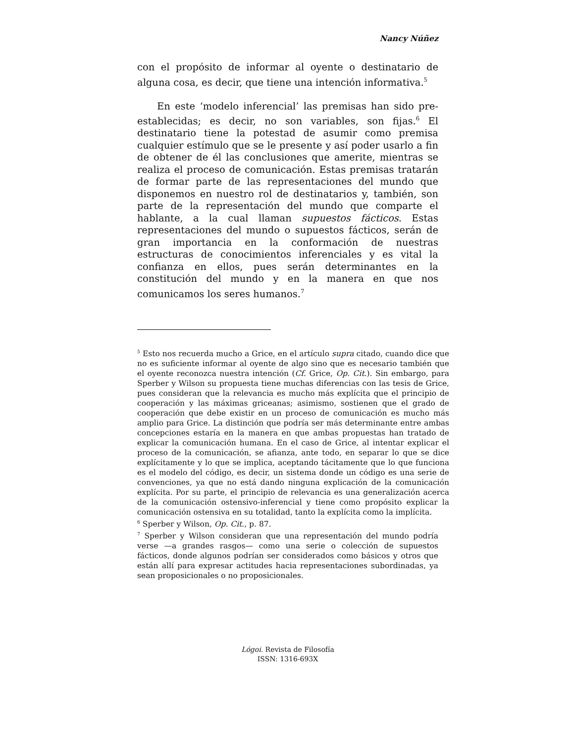Nancy Núñez
con el propósito de informar al oyente o destinatario de alguna cosa, es decir, que tiene una intención informativa.<sup>5</sup>
En este ‘modelo inferencial’ las premisas han sido pre-establecidas; es decir, no son variables, son fijas.<sup>6</sup> El destinatario tiene la potestad de asumir como premisa cualquier estímulo que se le presente y así poder usarlo a fin de obtener de él las conclusiones que amerite, mientras se realiza el proceso de comunicación. Estas premisas tratarán de formar parte de las representaciones del mundo que disponemos en nuestro rol de destinatarios y, también, son parte de la representación del mundo que comparte el hablante, a la cual llaman supuestos fácticos. Estas representaciones del mundo o supuestos fácticos, serán de gran importancia en la conformación de nuestras estructuras de conocimientos inferenciales y es vital la confianza en ellos, pues serán determinantes en la constitución del mundo y en la manera en que nos comunicamos los seres humanos.<sup>7</sup>
<sup>5</sup> Esto nos recuerda mucho a Grice, en el artículo supra citado, cuando dice que no es suficiente informar al oyente de algo sino que es necesario también que el oyente reconozca nuestra intención (Cf. Grice, Op. Cit.). Sin embargo, para Sperber y Wilson su propuesta tiene muchas diferencias con las tesis de Grice, pues consideran que la relevancia es mucho más explícita que el principio de cooperación y las máximas griceanas; asimismo, sostienen que el grado de cooperación que debe existir en un proceso de comunicación es mucho más amplio para Grice. La distinción que podría ser más determinante entre ambas concepciones estaría en la manera en que ambas propuestas han tratado de explicar la comunicación humana. En el caso de Grice, al intentar explicar el proceso de la comunicación, se afianza, ante todo, en separar lo que se dice explícitamente y lo que se implica, aceptando tácitamente que lo que funciona es el modelo del código, es decir, un sistema donde un código es una serie de convenciones, ya que no está dando ninguna explicación de la comunicación explícita. Por su parte, el principio de relevancia es una generalización acerca de la comunicación ostensivo-inferencial y tiene como propósito explicar la comunicación ostensiva en su totalidad, tanto la explícita como la implícita.
<sup>6</sup> Sperber y Wilson, Op. Cit., p. 87.
<sup>7</sup> Sperber y Wilson consideran que una representación del mundo podría verse —a grandes rasgos— como una serie o colección de supuestos fácticos, donde algunos podrían ser considerados como básicos y otros que están allí para expresar actitudes hacia representaciones subordinadas, ya sean proposicionales o no proposicionales.
Lógoi. Revista de Filosofía
ISSN: 1316-693X